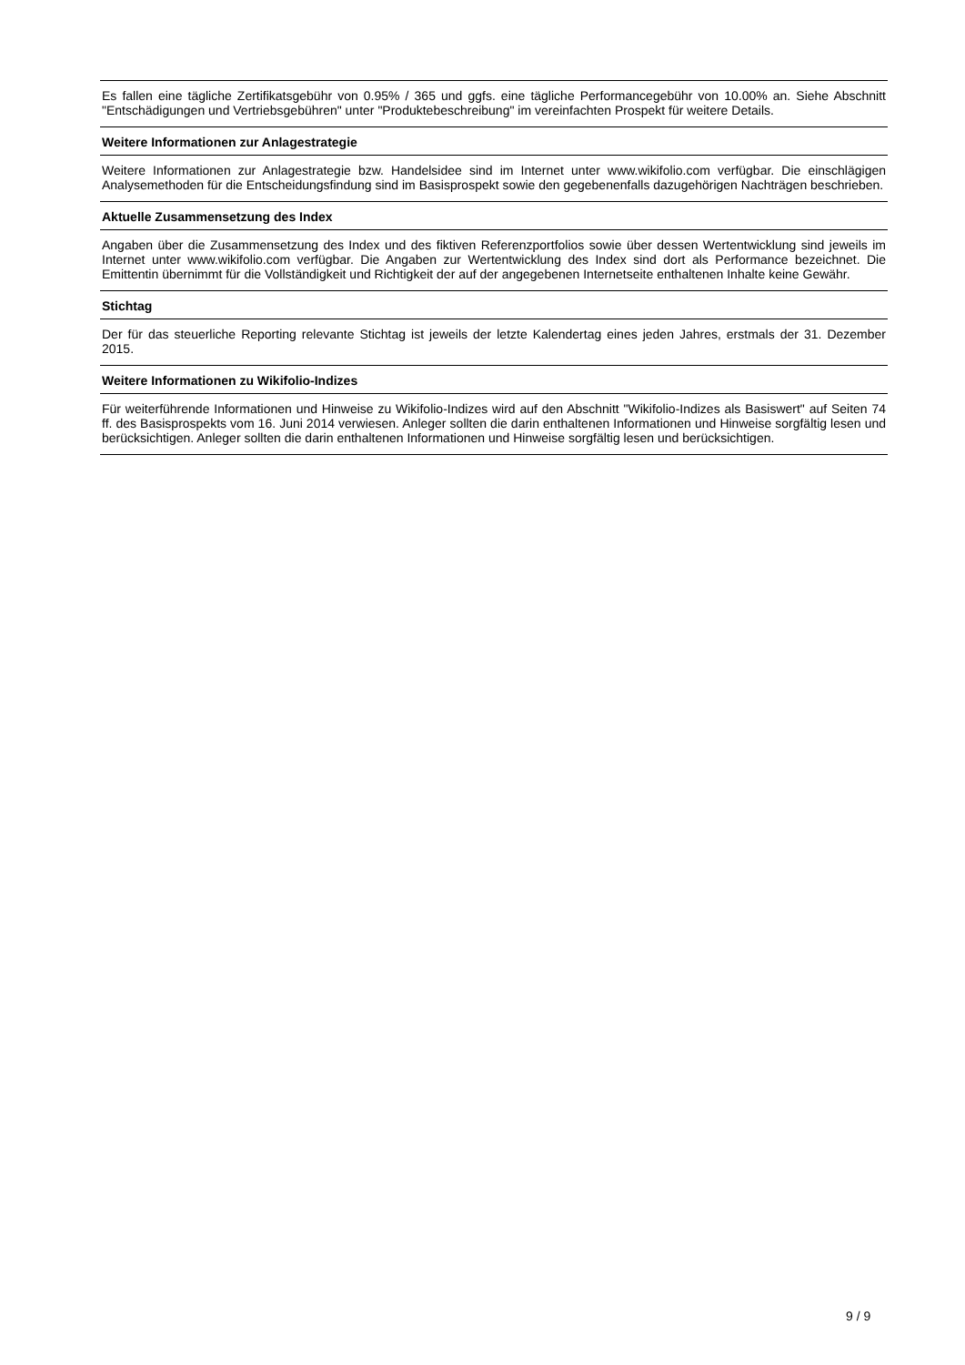Es fallen eine tägliche Zertifikatsgebühr von 0.95% / 365 und ggfs. eine tägliche Performancegebühr von 10.00% an. Siehe Abschnitt "Entschädigungen und Vertriebsgebühren" unter "Produktebeschreibung" im vereinfachten Prospekt für weitere Details.
Weitere Informationen zur Anlagestrategie
Weitere Informationen zur Anlagestrategie bzw. Handelsidee sind im Internet unter www.wikifolio.com verfügbar. Die einschlägigen Analysemethoden für die Entscheidungsfindung sind im Basisprospekt sowie den gegebenenfalls dazugehörigen Nachträgen beschrieben.
Aktuelle Zusammensetzung des Index
Angaben über die Zusammensetzung des Index und des fiktiven Referenzportfolios sowie über dessen Wertentwicklung sind jeweils im Internet unter www.wikifolio.com verfügbar. Die Angaben zur Wertentwicklung des Index sind dort als Performance bezeichnet. Die Emittentin übernimmt für die Vollständigkeit und Richtigkeit der auf der angegebenen Internetseite enthaltenen Inhalte keine Gewähr.
Stichtag
Der für das steuerliche Reporting relevante Stichtag ist jeweils der letzte Kalendertag eines jeden Jahres, erstmals der 31. Dezember 2015.
Weitere Informationen zu Wikifolio-Indizes
Für weiterführende Informationen und Hinweise zu Wikifolio-Indizes wird auf den Abschnitt "Wikifolio-Indizes als Basiswert" auf Seiten 74 ff. des Basisprospekts vom 16. Juni 2014 verwiesen. Anleger sollten die darin enthaltenen Informationen und Hinweise sorgfältig lesen und berücksichtigen. Anleger sollten die darin enthaltenen Informationen und Hinweise sorgfältig lesen und berücksichtigen.
9 / 9